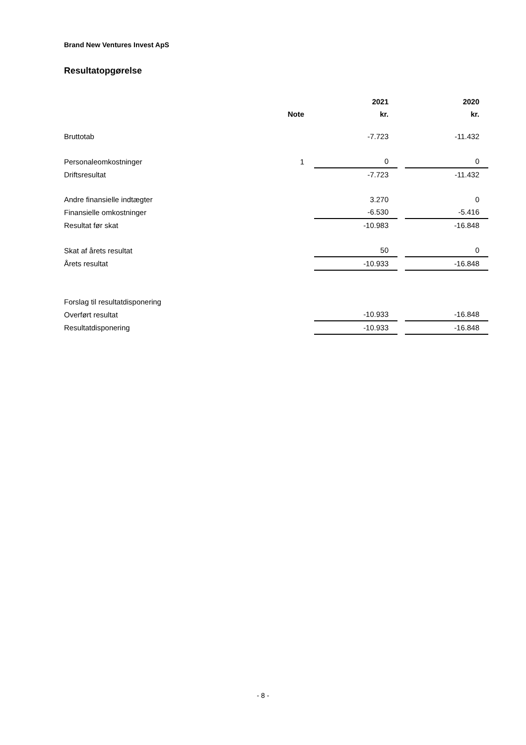Brand New Ventures Invest ApS
Resultatopgørelse
| | | 2021 | | 2020 |
| --- | --- | --- | --- | --- |
| | Note | kr. | | kr. |
| Bruttotab | | -7.723 | | -11.432 |
| Personaleomkostninger | 1 | 0 | | 0 |
| Driftsresultat | | -7.723 | | -11.432 |
| Andre finansielle indtægter | | 3.270 | | 0 |
| Finansielle omkostninger | | -6.530 | | -5.416 |
| Resultat før skat | | -10.983 | | -16.848 |
| Skat af årets resultat | | 50 | | 0 |
| Årets resultat | | -10.933 | | -16.848 |
| Forslag til resultatdisponering | | | | |
| Overført resultat | | -10.933 | | -16.848 |
| Resultatdisponering | | -10.933 | | -16.848 |
- 8 -